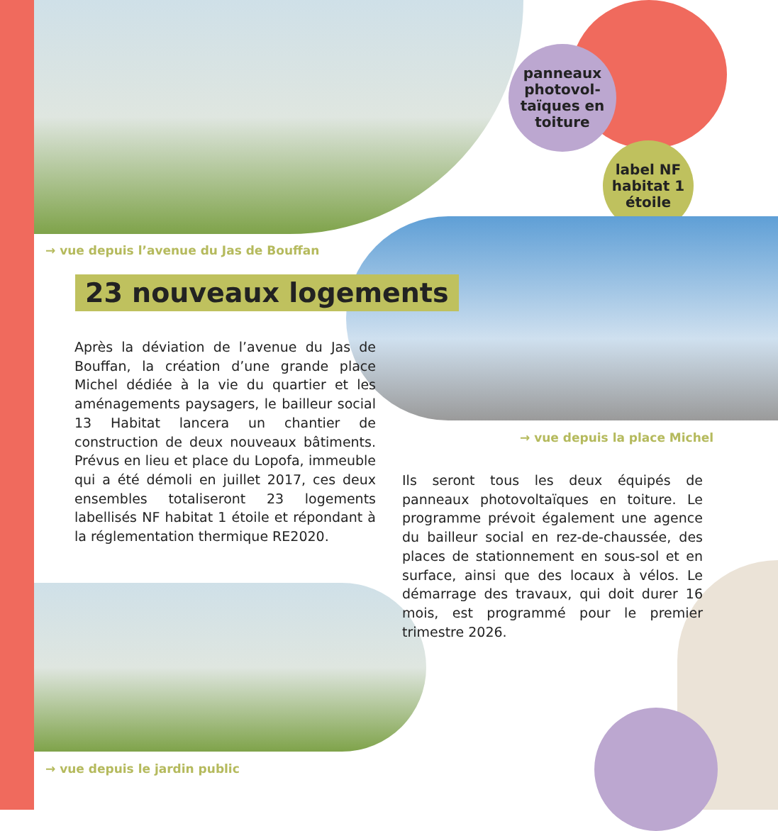panneaux photovol-
taïques en toiture
label NF habitat 1 étoile
→ vue depuis l’avenue du Jas de Bouffan
23 nouveaux logements
Après la déviation de l’avenue du Jas de Bouffan, la création d’une grande place Michel dédiée à la vie du quartier et les aménagements paysagers, le bailleur social 13 Habitat lancera un chantier de construction de deux nouveaux bâtiments. Prévus en lieu et place du Lopofa, immeuble qui a été démoli en juillet 2017, ces deux ensembles totaliseront 23 logements labellisés NF habitat 1 étoile et répondant à la réglementation thermique RE2020.
→ vue depuis la place Michel
Ils seront tous les deux équipés de panneaux photovoltaïques en toiture. Le programme prévoit également une agence du bailleur social en rez-de-chaussée, des places de stationnement en sous-sol et en surface, ainsi que des locaux à vélos. Le démarrage des travaux, qui doit durer 16 mois, est programmé pour le premier trimestre 2026.
→ vue depuis le jardin public